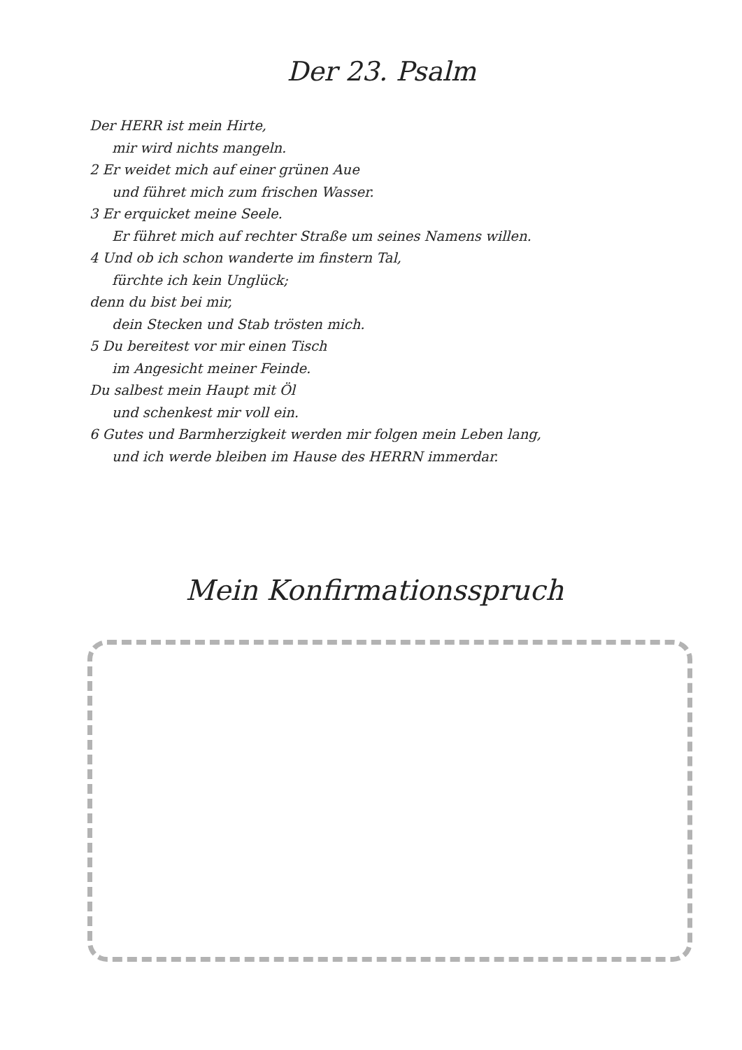Der 23. Psalm
Der HERR ist mein Hirte,
mir wird nichts mangeln.
2 Er weidet mich auf einer grünen Aue
und führet mich zum frischen Wasser.
3 Er erquicket meine Seele.
Er führet mich auf rechter Straße um seines Namens willen.
4 Und ob ich schon wanderte im finstern Tal,
fürchte ich kein Unglück;
denn du bist bei mir,
dein Stecken und Stab trösten mich.
5 Du bereitest vor mir einen Tisch
im Angesicht meiner Feinde.
Du salbest mein Haupt mit Öl
und schenkest mir voll ein.
6 Gutes und Barmherzigkeit werden mir folgen mein Leben lang,
und ich werde bleiben im Hause des HERRN immerdar.
Mein Konfirmationsspruch